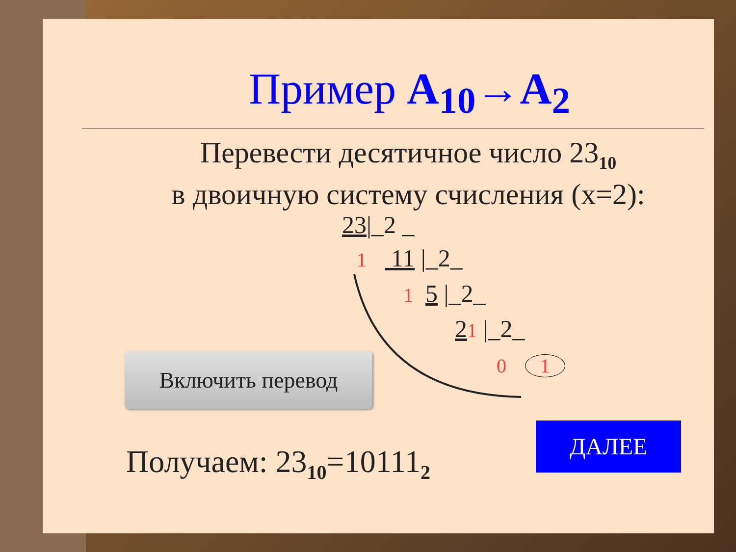Пример А<sub>10</sub>→А<sub>2</sub>
Перевести десятичное число 23<sub>10</sub>
в двоичную систему счисления (x=2):
23|_2 _
1 11 |_2_
1 5 |_2_
21 |_2_
0 1
Включить перевод
Получаем: 23<sub>10</sub>=10111<sub>2</sub>
ДАЛЕЕ